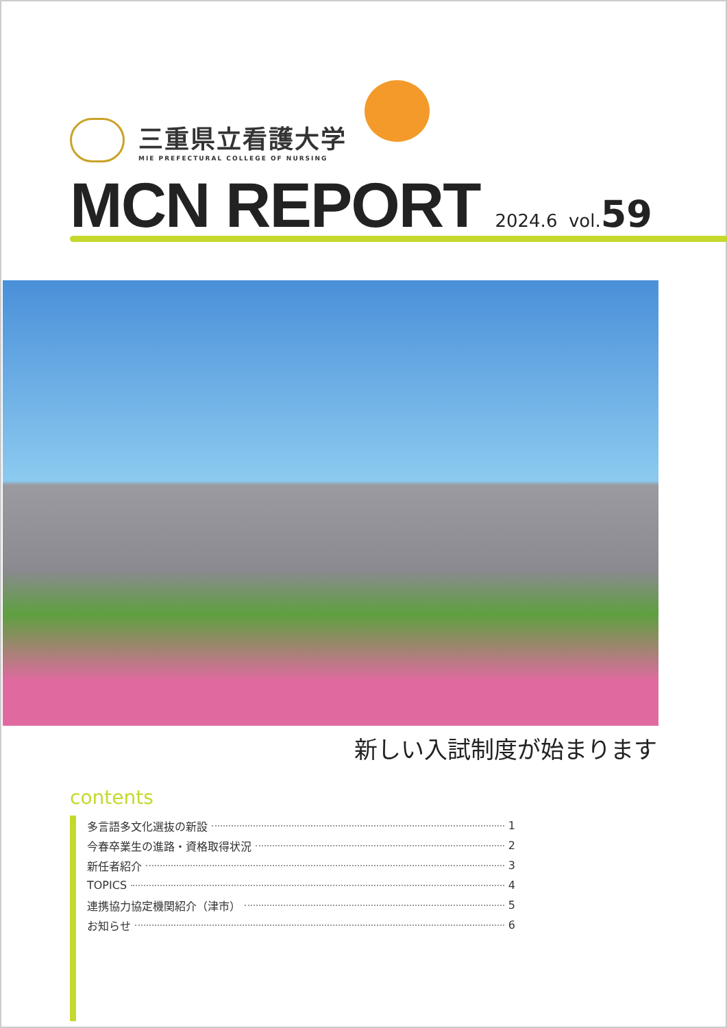三重県立看護大学
MIE PREFECTURAL COLLEGE OF NURSING
MCN REPORT
2024.6 vol.59
新しい入試制度が始まります
contents
多言語多文化選抜の新設 1
今春卒業生の進路・資格取得状況 2
新任者紹介 3
TOPICS 4
連携協力協定機関紹介（津市） 5
お知らせ 6